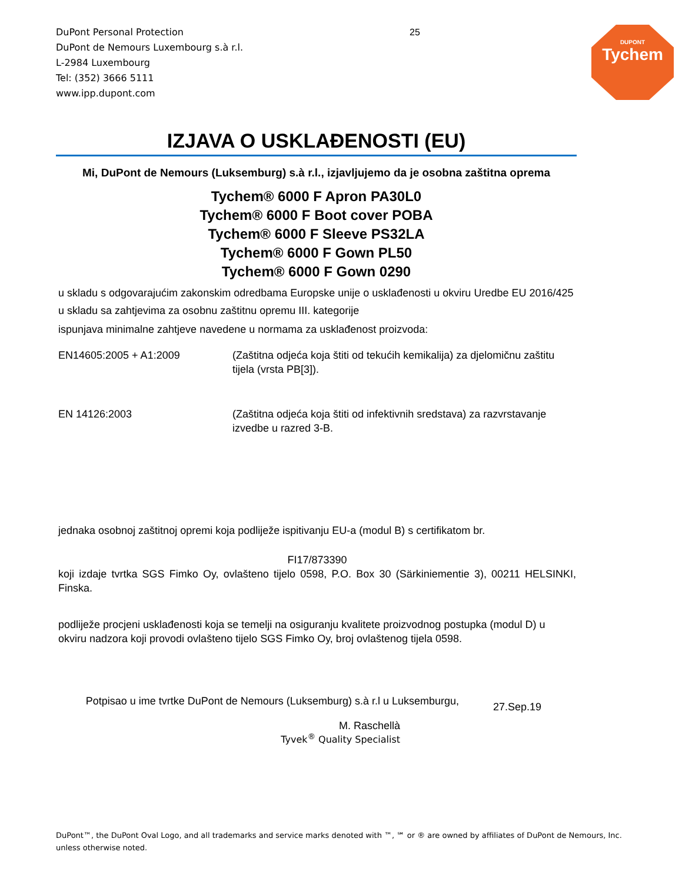DuPont Personal Protection
DuPont de Nemours Luxembourg s.à r.l.
L-2984 Luxembourg
Tel: (352) 3666 5111
www.ipp.dupont.com
25
DUPONT
Tychem
IZJAVA O USKLAĐENOSTI (EU)
Mi, DuPont de Nemours (Luksemburg) s.à r.l., izjavljujemo da je osobna zaštitna oprema
Tychem® 6000 F Apron PA30L0
Tychem® 6000 F Boot cover POBA
Tychem® 6000 F Sleeve PS32LA
Tychem® 6000 F Gown PL50
Tychem® 6000 F Gown 0290
u skladu s odgovarajućim zakonskim odredbama Europske unije o usklađenosti u okviru Uredbe EU 2016/425
u skladu sa zahtjevima za osobnu zaštitnu opremu III. kategorije
ispunjava minimalne zahtjeve navedene u normama za usklađenost proizvoda:
EN14605:2005 + A1:2009 (Zaštitna odjeća koja štiti od tekućih kemikalija) za djelomičnu zaštitu tijela (vrsta PB[3]).
EN 14126:2003 (Zaštitna odjeća koja štiti od infektivnih sredstava) za razvrstavanje izvedbe u razred 3-B.
jednaka osobnoj zaštitnoj opremi koja podliježe ispitivanju EU-a (modul B) s certifikatom br.
FI17/873390
koji izdaje tvrtka SGS Fimko Oy, ovlašteno tijelo 0598, P.O. Box 30 (Särkiniementie 3), 00211 HELSINKI, Finska.
podliježe procjeni usklađenosti koja se temelji na osiguranju kvalitete proizvodnog postupka (modul D) u okviru nadzora koji provodi ovlašteno tijelo SGS Fimko Oy, broj ovlaštenog tijela 0598.
Potpisao u ime tvrtke DuPont de Nemours (Luksemburg) s.à r.l u Luksemburgu,
27.Sep.19
M. Raschellà
Tyvek<sup>®</sup> Quality Specialist
DuPont™, the DuPont Oval Logo, and all trademarks and service marks denoted with ™, ℠ or ® are owned by affiliates of DuPont de Nemours, Inc. unless otherwise noted.